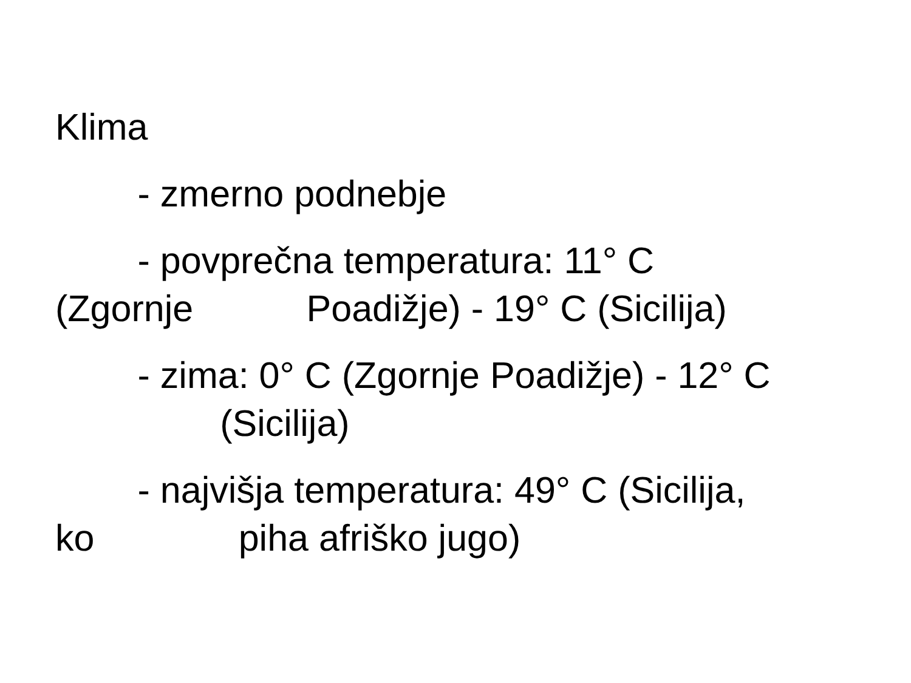Klima
- zmerno podnebje
- povprečna temperatura: 11° C (Zgornje Poadižje) - 19° C (Sicilija)
- zima: 0° C (Zgornje Poadižje) - 12° C (Sicilija)
- najvišja temperatura: 49° C (Sicilija, ko piha afriško jugo)